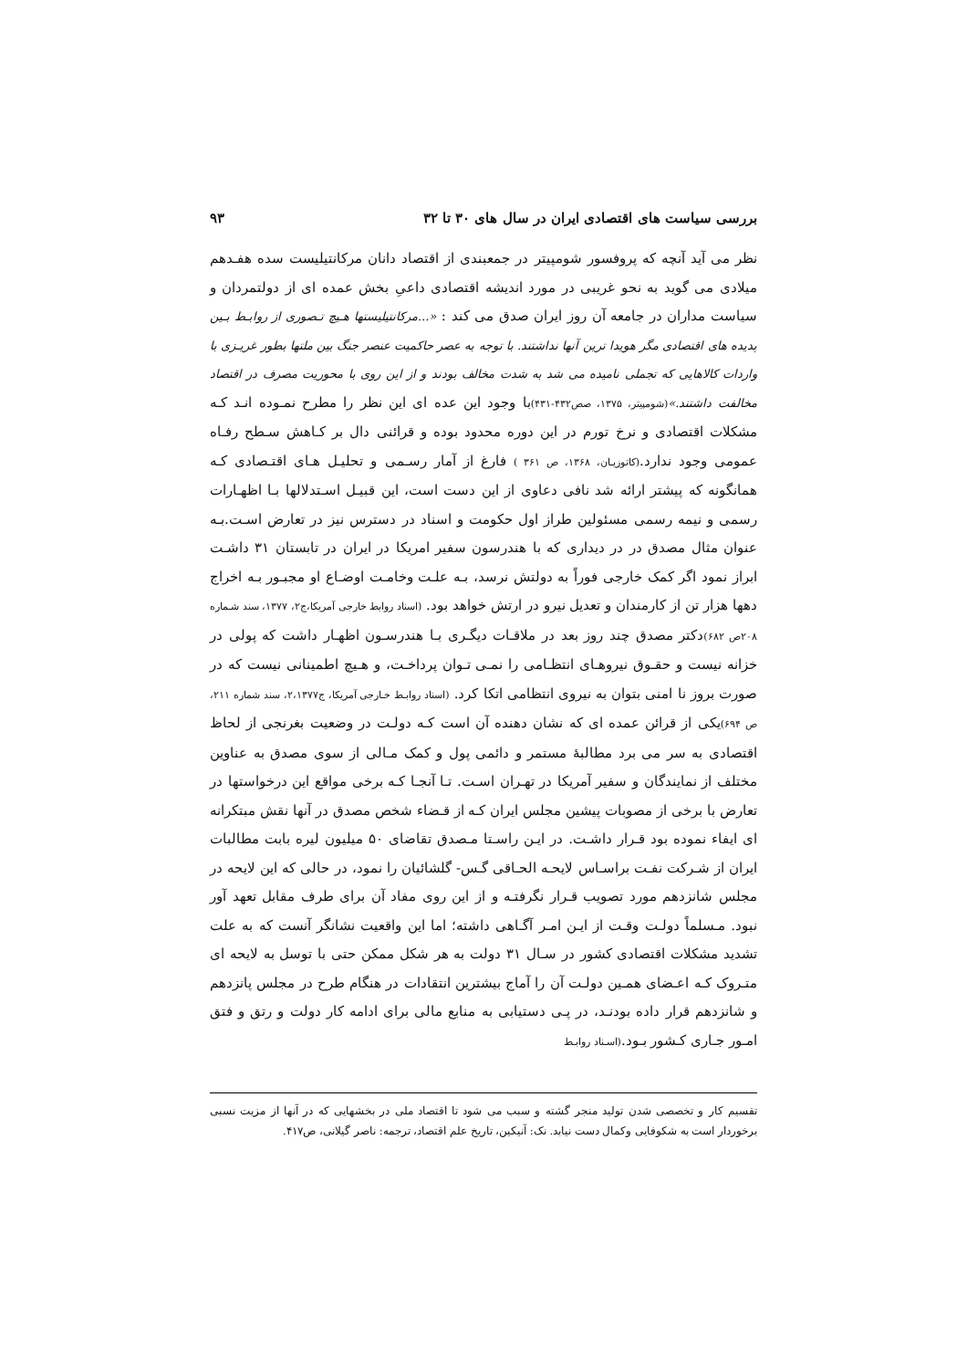بررسی سیاست های اقتصادی ایران در سال های ۳۰ تا ۳۲ ۹۳
نظر می آید آنچه که پروفسور شومپیتر در جمعبندی از اقتصاد دانان مرکانتیلیست سده هفـدهم میلادی می گوید به نحو غریبی در مورد اندیشه اقتصادی داعیِ بخش عمده ای از دولتمردان و سیاست مداران در جامعه آن روز ایران صدق می کند : «...مرکانتیلیستها هـیچ تـصوری از روابـط بـین پدیده های اقتصادی مگر هویدا ترین آنها نداشتند. با توجه به عصر حاکمیت عنصر جنگ بین ملتها بطور غریـزی با واردات کالاهایی که تجملی نامیده می شد به شدت مخالف بودند و از این روی با محوریت مصرف در اقتصاد مخالفت داشتند.»(شومپیتر، ۱۳۷۵، صص۴۳۲-۴۳۱) با وجود این عده ای این نظر را مطرح نمـوده انـد کـه مشکلات اقتصادی و نرخ تورم در این دوره محدود بوده و قرائنی دال بر کـاهش سـطح رفـاه عمومی وجود ندارد.(کاتوزیـان، ۱۳۶۸، ص ۳۶۱ ) فارغ از آمار رسـمی و تحلیـل هـای اقتـصادی کـه همانگونه که پیشتر ارائه شد نافی دعاوی از این دست است، این قبیـل اسـتدلالها بـا اظهـارات رسمی و نیمه رسمی مسئولین طراز اول حکومت و اسناد در دسترس نیز در تعارض اسـت.بـه عنوان مثال مصدق در در دیداری که با هندرسون سفیر امریکا در ایران در تابستان ۳۱ داشـت ابراز نمود اگر کمک خارجی فوراً به دولتش نرسد، بـه علـت وخامـت اوضـاع او مجبـور بـه اخراج دهها هزار تن از کارمندان و تعدیل نیرو در ارتش خواهد بود. (اسناد روابط خارجی آمریکا،ج۲، ۱۳۷۷، سند شـماره ۲۰۸ص ۶۸۲) دکتر مصدق چند روز بعد در ملاقـات دیگـری بـا هندرسـون اظهـار داشت که پولی در خزانه نیست و حقـوق نیروهـای انتظـامی را نمـی تـوان پرداخـت، و هـیچ اطمینانی نیست که در صورت بروز نا امنی بتوان به نیروی انتظامی اتکا کرد. (اسناد روابـط خـارجی آمریکا، ج۲،۱۳۷۷، سند شماره ۲۱۱، ص ۶۹۴) یکی از قرائن عمده ای که نشان دهنده آن است کـه دولـت در وضعیت بغرنجی از لحاظ اقتصادی به سر می برد مطالبهٔ مستمر و دائمی پول و کمک مـالی از سوی مصدق به عناوین مختلف از نمایندگان و سفیر آمریکا در تهـران اسـت. تـا آنجـا کـه برخی مواقع این درخواستها در تعارض با برخی از مصوبات پیشین مجلس ایران کـه از قـضاء شخص مصدق در آنها نقش مبتکرانه ای ایفاء نموده بود قـرار داشـت. در ایـن راسـتا مـصدق تقاضای ۵۰ میلیون لیره بابت مطالبات ایران از شـرکت نفـت براسـاس لایحـه الحـاقی گـس- گلشائیان را نمود، در حالی که این لایحه در مجلس شانزدهم مورد تصویب قـرار نگرفتـه و از این روی مفاد آن برای طرف مقابل تعهد آور نبود. مـسلماً دولـت وقـت از ایـن امـر آگـاهی داشته؛ اما این واقعیت نشانگر آنست که به علت تشدید مشکلات اقتصادی کشور در سـال ۳۱ دولت به هر شکل ممکن حتی با توسل به لایحه ای متـروک کـه اعـضای همـین دولـت آن را آماج بیشترین انتقادات در هنگام طرح در مجلس پانزدهم و شانزدهم قرار داده بودنـد، در پـی دستیابی به منابع مالی برای ادامه کار دولت و رتق و فتق امـور جـاری کـشور بـود.(اسـناد روابـط
تقسیم کار و تخصصی شدن تولید منجر گشته و سبب می شود تا اقتصاد ملی در بخشهایی که در آنها از مزیت نسبی برخوردار است به شکوفایی وکمال دست نیابد. نک: آنیکین، تاریخ علم اقتصاد، ترجمه: ناصر گیلانی، ص۴۱۷.